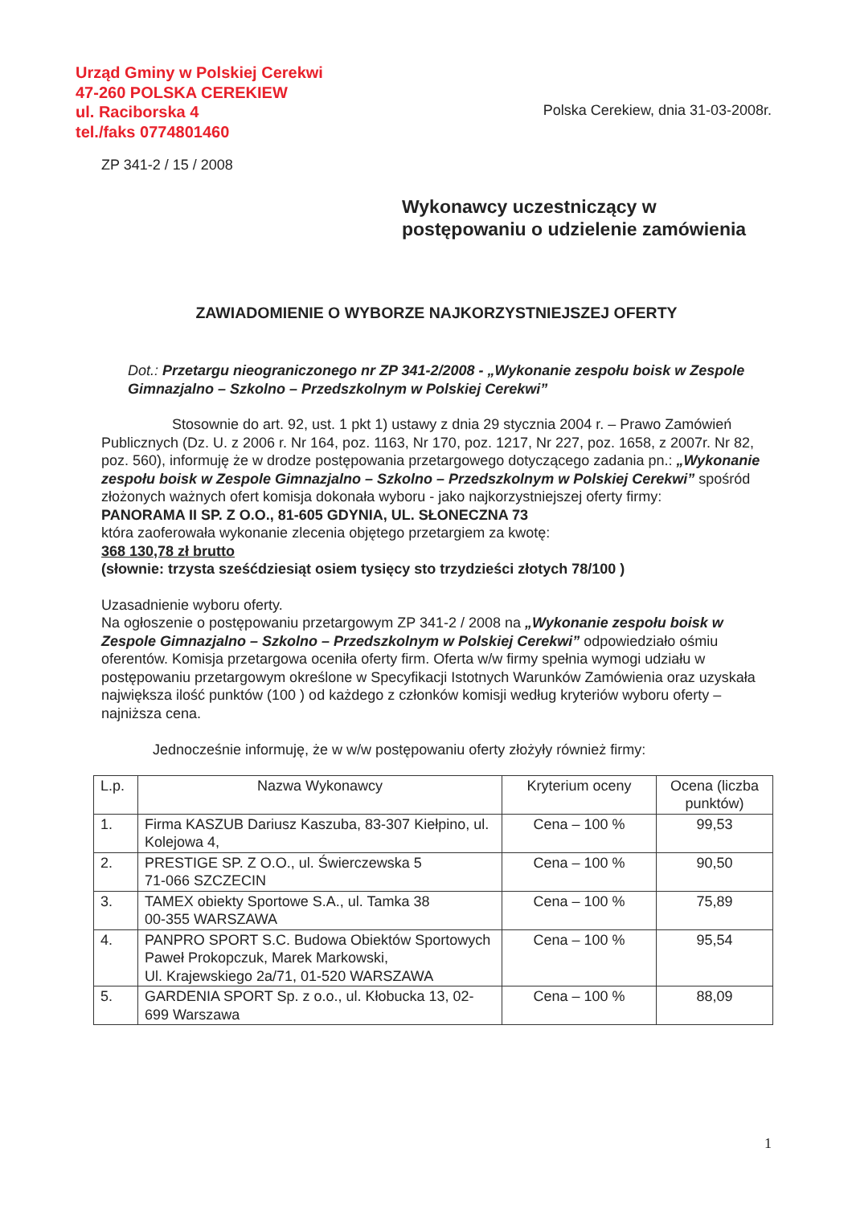Urząd Gminy w Polskiej Cerekwi
47-260 POLSKA CEREKIEW
ul. Raciborska 4
tel./faks 0774801460
Polska Cerekiew, dnia 31-03-2008r.
ZP 341-2 / 15 / 2008
Wykonawcy uczestniczący w postępowaniu o udzielenie zamówienia
ZAWIADOMIENIE O WYBORZE NAJKORZYSTNIEJSZEJ OFERTY
Dot.: Przetargu nieograniczonego nr ZP 341-2/2008 - „Wykonanie zespołu boisk w Zespole Gimnazjalno – Szkolno – Przedszkolnym w Polskiej Cerekwi”
Stosownie do art. 92, ust. 1 pkt 1) ustawy z dnia 29 stycznia 2004 r. – Prawo Zamówień Publicznych (Dz. U. z 2006 r. Nr 164, poz. 1163, Nr 170, poz. 1217, Nr 227, poz. 1658, z 2007r. Nr 82, poz. 560), informuję że w drodze postępowania przetargowego dotyczącego zadania pn.: „Wykonanie zespołu boisk w Zespole Gimnazjalno – Szkolno – Przedszkolnym w Polskiej Cerekwi” spośród złożonych ważnych ofert komisja dokonała wyboru - jako najkorzystniejszej oferty firmy:
PANORAMA II SP. Z O.O., 81-605 GDYNIA, UL. SŁONECZNA 73
która zaoferowała wykonanie zlecenia objętego przetargiem za kwotę:
368 130,78 zł brutto
(słownie: trzysta sześćdziesiąt osiem tysięcy sto trzydzieści złotych 78/100 )
Uzasadnienie wyboru oferty.
Na ogłoszenie o postępowaniu przetargowym ZP 341-2 / 2008 na „Wykonanie zespołu boisk w Zespole Gimnazjalno – Szkolno – Przedszkolnym w Polskiej Cerekwi” odpowiedziało ośmiu oferentów. Komisja przetargowa oceniła oferty firm. Oferta w/w firmy spełnia wymogi udziału w postępowaniu przetargowym określone w Specyfikacji Istotnych Warunków Zamówienia oraz uzyskała największa ilość punktów (100 ) od każdego z członków komisji według kryteriów wyboru oferty – najniższa cena.
Jednocześnie informuję, że w w/w postępowaniu oferty złożyły również firmy:
| L.p. | Nazwa Wykonawcy | Kryterium oceny | Ocena (liczba punktów) |
| --- | --- | --- | --- |
| 1. | Firma KASZUB Dariusz Kaszuba, 83-307 Kiełpino, ul. Kolejowa 4, | Cena – 100 % | 99,53 |
| 2. | PRESTIGE SP. Z O.O., ul. Świerczewska 5 71-066 SZCZECIN | Cena – 100 % | 90,50 |
| 3. | TAMEX obiekty Sportowe S.A., ul. Tamka 38 00-355 WARSZAWA | Cena – 100 % | 75,89 |
| 4. | PANPRO SPORT S.C. Budowa Obiektów Sportowych Paweł Prokopczuk, Marek Markowski, Ul. Krajewskiego 2a/71, 01-520 WARSZAWA | Cena – 100 % | 95,54 |
| 5. | GARDENIA SPORT Sp. z o.o., ul. Kłobucka 13, 02-699 Warszawa | Cena – 100 % | 88,09 |
1